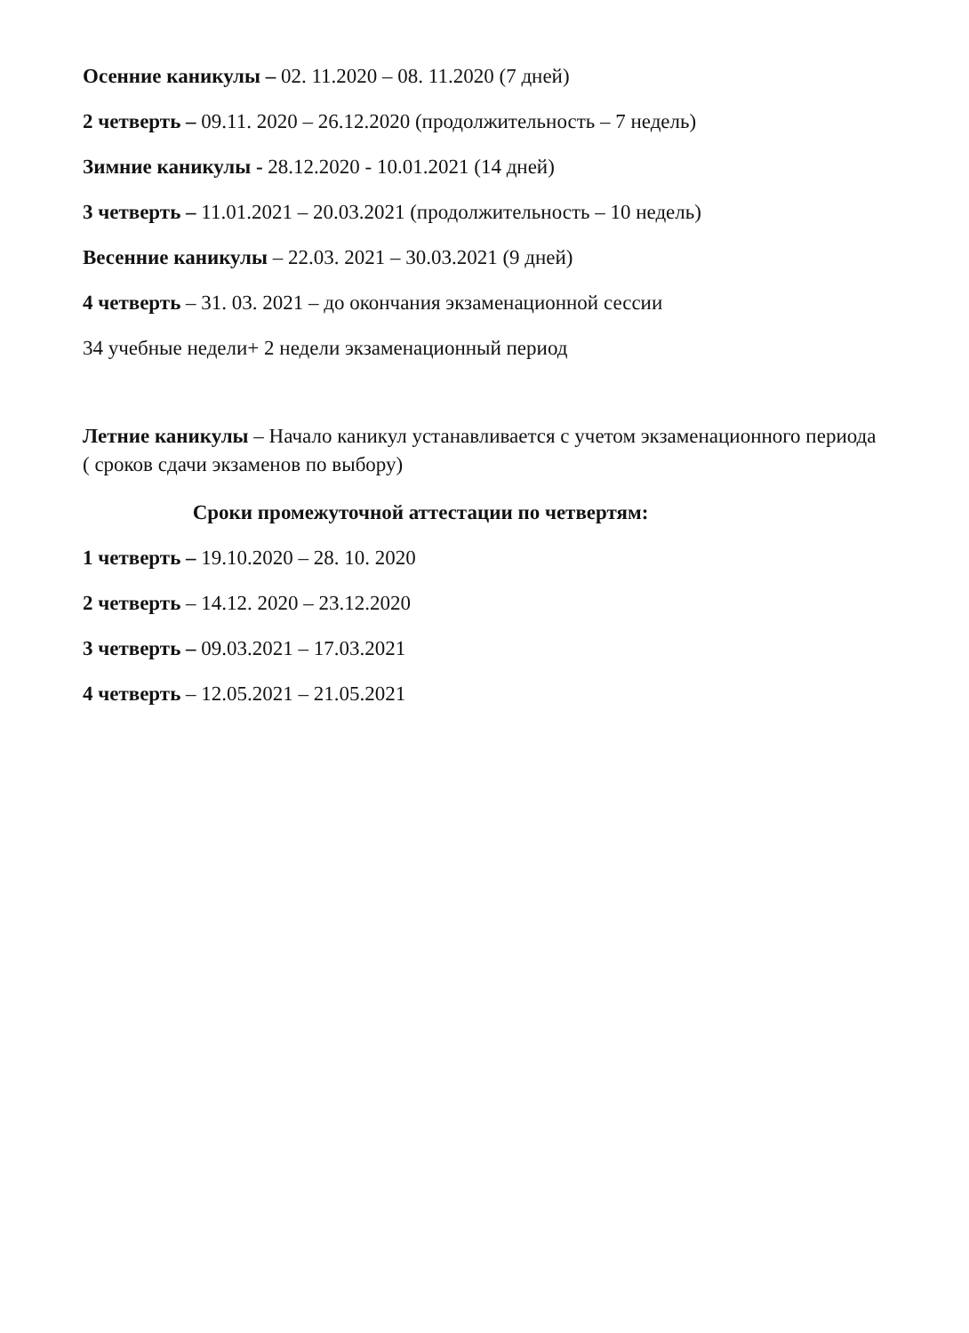Осенние каникулы – 02. 11.2020 – 08. 11.2020 (7 дней)
2 четверть – 09.11. 2020 – 26.12.2020 (продолжительность – 7 недель)
Зимние каникулы - 28.12.2020 - 10.01.2021 (14 дней)
3 четверть – 11.01.2021 – 20.03.2021 (продолжительность – 10 недель)
Весенние каникулы – 22.03. 2021 – 30.03.2021 (9 дней)
4 четверть – 31. 03. 2021 – до окончания экзаменационной сессии
34 учебные недели+ 2 недели экзаменационный период
Летние каникулы – Начало каникул устанавливается с учетом экзаменационного периода ( сроков сдачи экзаменов по выбору)
Сроки промежуточной аттестации по четвертям:
1 четверть – 19.10.2020 – 28. 10. 2020
2 четверть – 14.12. 2020 – 23.12.2020
3 четверть – 09.03.2021 – 17.03.2021
4 четверть – 12.05.2021 – 21.05.2021